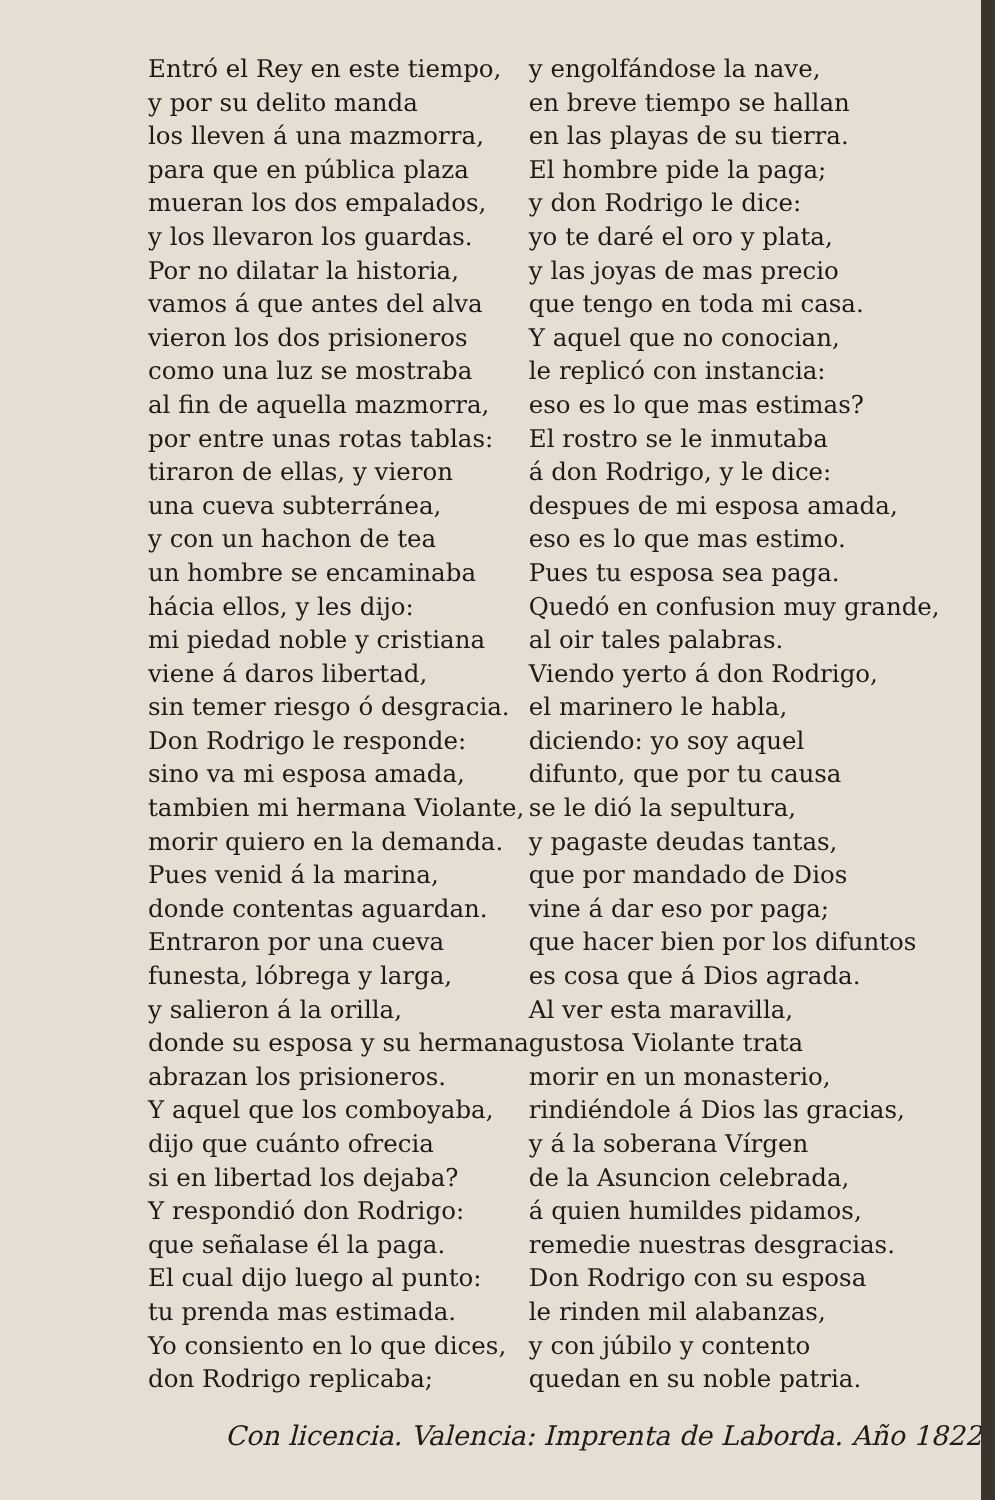Entró el Rey en este tiempo,
y por su delito manda
los lleven á una mazmorra,
para que en pública plaza
mueran los dos empalados,
y los llevaron los guardas.
Por no dilatar la historia,
vamos á que antes del alva
vieron los dos prisioneros
como una luz se mostraba
al fin de aquella mazmorra,
por entre unas rotas tablas:
tiraron de ellas, y vieron
una cueva subterránea,
y con un hachon de tea
un hombre se encaminaba
hácia ellos, y les dijo:
mi piedad noble y cristiana
viene á daros libertad,
sin temer riesgo ó desgracia.
Don Rodrigo le responde:
sino va mi esposa amada,
tambien mi hermana Violante,
morir quiero en la demanda.
Pues venid á la marina,
donde contentas aguardan.
Entraron por una cueva
funesta, lóbrega y larga,
y salieron á la orilla,
donde su esposa y su hermana
abrazan los prisioneros.
Y aquel que los comboyaba,
dijo que cuánto ofrecia
si en libertad los dejaba?
Y respondió don Rodrigo:
que señalase él la paga.
El cual dijo luego al punto:
tu prenda mas estimada.
Yo consiento en lo que dices,
don Rodrigo replicaba;
y engolfándose la nave,
en breve tiempo se hallan
en las playas de su tierra.
El hombre pide la paga;
y don Rodrigo le dice:
yo te daré el oro y plata,
y las joyas de mas precio
que tengo en toda mi casa.
Y aquel que no conocian,
le replicó con instancia:
eso es lo que mas estimas?
El rostro se le inmutaba
á don Rodrigo, y le dice:
despues de mi esposa amada,
eso es lo que mas estimo.
Pues tu esposa sea paga.
Quedó en confusion muy grande,
al oir tales palabras.
Viendo yerto á don Rodrigo,
el marinero le habla,
diciendo: yo soy aquel
difunto, que por tu causa
se le dió la sepultura,
y pagaste deudas tantas,
que por mandado de Dios
vine á dar eso por paga;
que hacer bien por los difuntos
es cosa que á Dios agrada.
Al ver esta maravilla,
gustosa Violante trata
morir en un monasterio,
rindiéndole á Dios las gracias,
y á la soberana Vírgen
de la Asuncion celebrada,
á quien humildes pidamos,
remedie nuestras desgracias.
Don Rodrigo con su esposa
le rinden mil alabanzas,
y con júbilo y contento
quedan en su noble patria.
Con licencia. Valencia: Imprenta de Laborda. Año 1822.